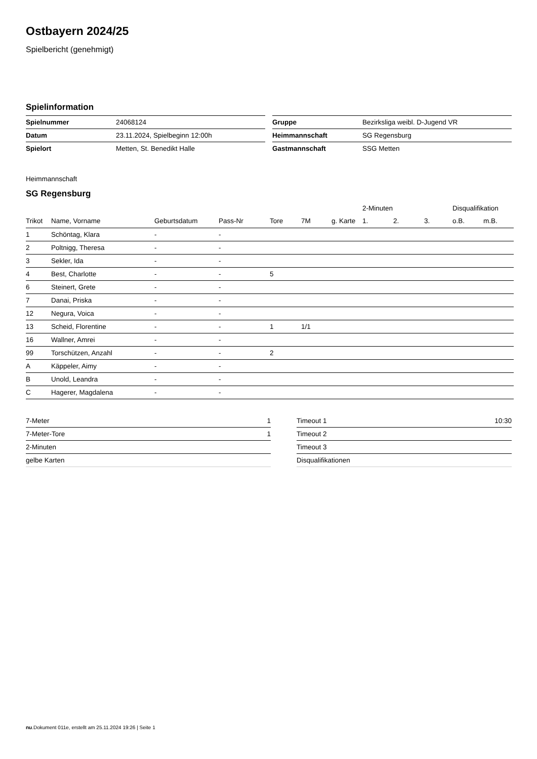Ostbayern 2024/25
Spielbericht (genehmigt)
Spielinformation
| Spielnummer | 24068124 |
| Datum | 23.11.2024, Spielbeginn 12:00h |
| Spielort | Metten, St. Benedikt Halle |
| Gruppe | Bezirksliga weibl. D-Jugend VR |
| Heimmannschaft | SG Regensburg |
| Gastmannschaft | SSG Metten |
Heimmannschaft
SG Regensburg
| | | | | | | | 2-Minuten | | | Disqualifikation | |
| --- | --- | --- | --- | --- | --- | --- | --- | --- | --- | --- | --- |
| Trikot | Name, Vorname | Geburtsdatum | Pass-Nr | Tore | 7M | g. Karte | 1. | 2. | 3. | o.B. | m.B. |
| 1 | Schöntag, Klara | - | - | | | | | | | | |
| 2 | Poltnigg, Theresa | - | - | | | | | | | | |
| 3 | Sekler, Ida | - | - | | | | | | | | |
| 4 | Best, Charlotte | - | - | 5 | | | | | | | |
| 6 | Steinert, Grete | - | - | | | | | | | | |
| 7 | Danai, Priska | - | - | | | | | | | | |
| 12 | Negura, Voica | - | - | | | | | | | | |
| 13 | Scheid, Florentine | - | - | 1 | 1/1 | | | | | | |
| 16 | Wallner, Amrei | - | - | | | | | | | | |
| 99 | Torschützen, Anzahl | - | - | 2 | | | | | | | |
| A | Käppeler, Aimy | - | - | | | | | | | | |
| B | Unold, Leandra | - | - | | | | | | | | |
| C | Hagerer, Magdalena | - | - | | | | | | | | |
| 7-Meter | 1 |
| 7-Meter-Tore | 1 |
| 2-Minuten | |
| gelbe Karten | |
| Timeout 1 | 10:30 |
| Timeout 2 | |
| Timeout 3 | |
| Disqualifikationen | |
nu.Dokument 011e, erstellt am 25.11.2024 19:26 | Seite 1